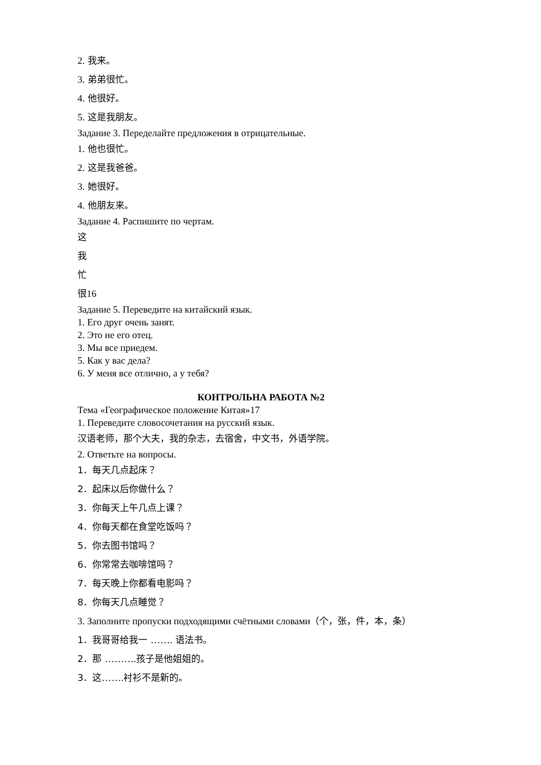2. 我来。
3. 弟弟很忙。
4. 他很好。
5. 这是我朋友。
Задание 3. Переделайте предложения в отрицательные.
1. 他也很忙。
2. 这是我爸爸。
3. 她很好。
4. 他朋友来。
Задание 4. Распишите по чертам.
这
我
忙
很16
Задание 5. Переведите на китайский язык.
1. Его друг очень занят.
2. Это не его отец.
3. Мы все приедем.
5. Как у вас дела?
6. У меня все отлично, а у тебя?
КОНТРОЛЬНА РАБОТА №2
Тема «Географическое положение Китая»17
1. Переведите словосочетания на русский язык.
汉语老师，那个大夫，我的杂志，去宿舍，中文书，外语学院。
2. Ответьте на вопросы.
1．每天几点起床？
2．起床以后你做什么？
3．你每天上午几点上课？
4．你每天都在食堂吃饭吗？
5．你去图书馆吗？
6．你常常去咖啡馆吗？
7．每天晚上你都看电影吗？
8．你每天几点睡觉？
3. Заполните пропуски подходящими счётными словами（个，张，件，本，条）
1．我哥哥给我一 ……. 语法书。
2．那 ………. 孩子是他姐姐的。
3．这……. 衬衫不是新的。